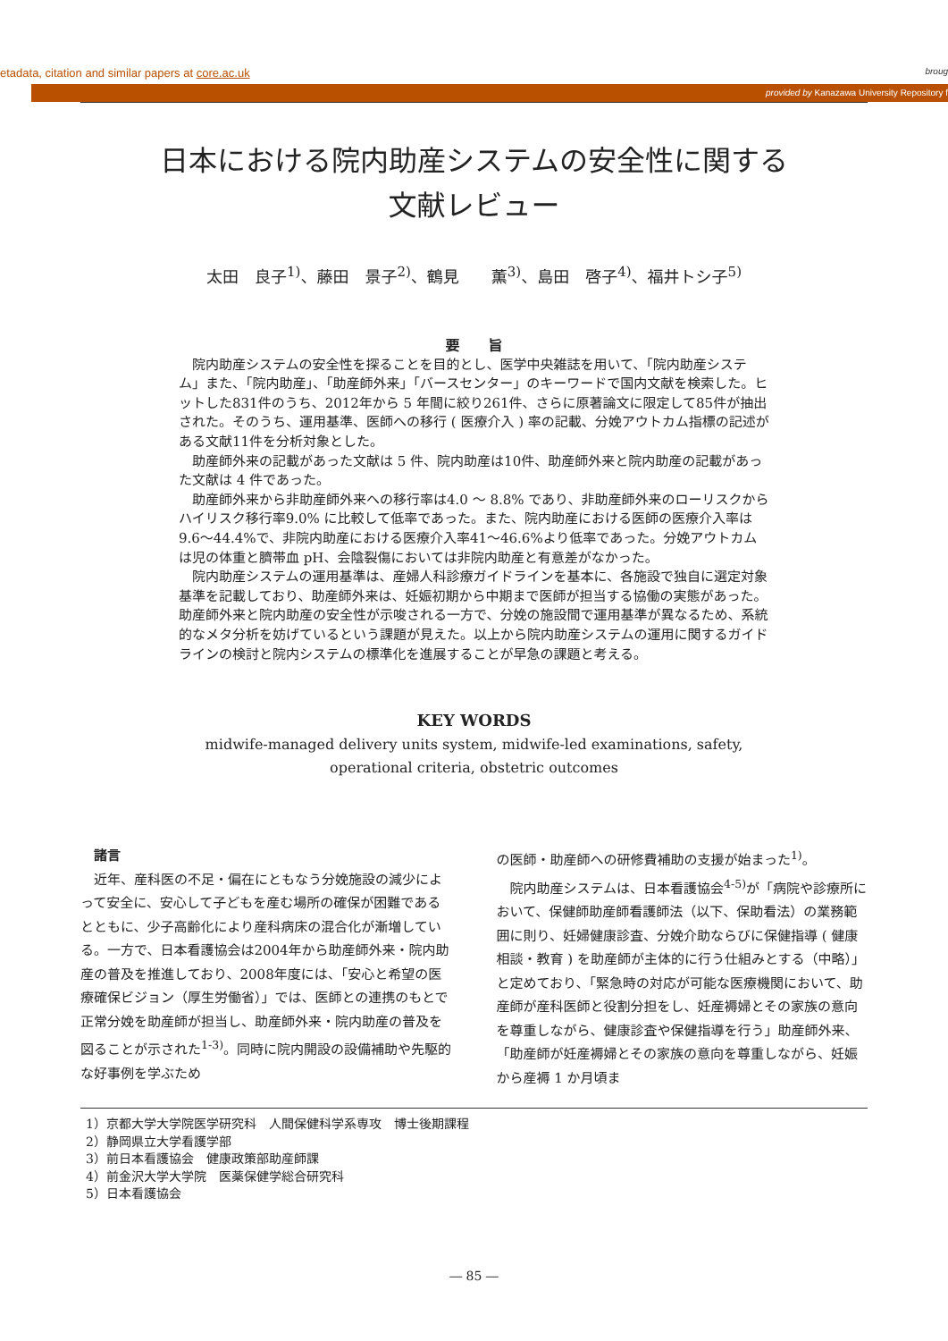etadata, citation and similar papers at core.ac.uk broug
provided by Kanazawa University Repository f
日本における院内助産システムの安全性に関する
文献レビュー
太田　良子<sup>1)</sup>、藤田　景子<sup>2)</sup>、鶴見　　薫<sup>3)</sup>、島田　啓子<sup>4)</sup>、福井トシ子<sup>5)</sup>
要　　旨
院内助産システムの安全性を探ることを目的とし、医学中央雑誌を用いて、「院内助産システム」また、「院内助産」、「助産師外来」「バースセンター」のキーワードで国内文献を検索した。ヒットした831件のうち、2012年から 5 年間に絞り261件、さらに原著論文に限定して85件が抽出された。そのうち、運用基準、医師への移行 ( 医療介入 ) 率の記載、分娩アウトカム指標の記述がある文献11件を分析対象とした。
助産師外来の記載があった文献は 5 件、院内助産は10件、助産師外来と院内助産の記載があった文献は 4 件であった。
助産師外来から非助産師外来への移行率は4.0 ～ 8.8% であり、非助産師外来のローリスクからハイリスク移行率9.0% に比較して低率であった。また、院内助産における医師の医療介入率は9.6～44.4%で、非院内助産における医療介入率41～46.6%より低率であった。分娩アウトカムは児の体重と臍帯血 pH、会陰裂傷においては非院内助産と有意差がなかった。
院内助産システムの運用基準は、産婦人科診療ガイドラインを基本に、各施設で独自に選定対象基準を記載しており、助産師外来は、妊娠初期から中期まで医師が担当する協働の実態があった。助産師外来と院内助産の安全性が示唆される一方で、分娩の施設間で運用基準が異なるため、系統的なメタ分析を妨げているという課題が見えた。以上から院内助産システムの運用に関するガイドラインの検討と院内システムの標準化を進展することが早急の課題と考える。
KEY WORDS
midwife-managed delivery units system, midwife-led examinations, safety,
operational criteria, obstetric outcomes
諸言
近年、産科医の不足・偏在にともなう分娩施設の減少によって安全に、安心して子どもを産む場所の確保が困難であるとともに、少子高齢化により産科病床の混合化が漸増している。一方で、日本看護協会は2004年から助産師外来・院内助産の普及を推進しており、2008年度には、「安心と希望の医療確保ビジョン（厚生労働省）」では、医師との連携のもとで正常分娩を助産師が担当し、助産師外来・院内助産の普及を図ることが示された<sup>1-3)</sup>。同時に院内開設の設備補助や先駆的な好事例を学ぶため
の医師・助産師への研修費補助の支援が始まった<sup>1)</sup>。
院内助産システムは、日本看護協会<sup>4-5)</sup>が「病院や診療所において、保健師助産師看護師法（以下、保助看法）の業務範囲に則り、妊婦健康診査、分娩介助ならびに保健指導 ( 健康相談・教育 ) を助産師が主体的に行う仕組みとする（中略）」と定めており、「緊急時の対応が可能な医療機関において、助産師が産科医師と役割分担をし、妊産褥婦とその家族の意向を尊重しながら、健康診査や保健指導を行う」助産師外来、「助産師が妊産褥婦とその家族の意向を尊重しながら、妊娠から産褥 1 か月頃ま
1）京都大学大学院医学研究科　人間保健科学系専攻　博士後期課程
2）静岡県立大学看護学部
3）前日本看護協会　健康政策部助産師課
4）前金沢大学大学院　医薬保健学総合研究科
5）日本看護協会
― 85 ―